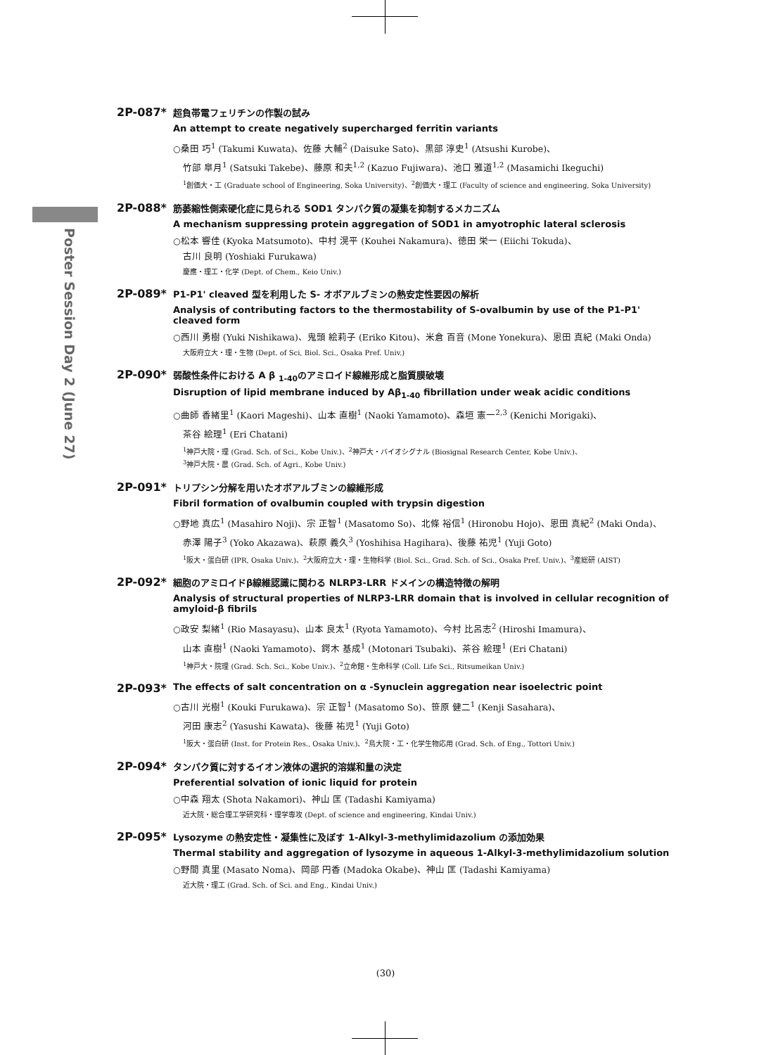Poster Session Day 2 (June 27)
2P-087*
超負帯電フェリチンの作製の試み
An attempt to create negatively supercharged ferritin variants
○桑田 巧<sup>1</sup> (Takumi Kuwata)、佐藤 大輔<sup>2</sup> (Daisuke Sato)、黒部 淳史<sup>1</sup> (Atsushi Kurobe)、
竹部 皐月<sup>1</sup> (Satsuki Takebe)、藤原 和夫<sup>1,2</sup> (Kazuo Fujiwara)、池口 雅道<sup>1,2</sup> (Masamichi Ikeguchi)
<sup>1</sup> 創価大・工 (Graduate school of Engineering, Soka University)、<sup>2</sup>創価大・理工 (Faculty of science and engineering, Soka University)
2P-088*
筋萎縮性側索硬化症に見られる SOD1 タンパク質の凝集を抑制するメカニズム
A mechanism suppressing protein aggregation of SOD1 in amyotrophic lateral sclerosis
○松本 響佳 (Kyoka Matsumoto)、中村 滉平 (Kouhei Nakamura)、徳田 栄一 (Eiichi Tokuda)、
古川 良明 (Yoshiaki Furukawa)
慶應・理工・化学 (Dept. of Chem., Keio Univ.)
2P-089*
P1-P1' cleaved 型を利用した S- オボアルブミンの熱安定性要因の解析
Analysis of contributing factors to the thermostability of S-ovalbumin by use of the P1-P1' cleaved form
○西川 勇樹 (Yuki Nishikawa)、鬼頭 絵莉子 (Eriko Kitou)、米倉 百音 (Mone Yonekura)、恩田 真紀 (Maki Onda)
大阪府立大・理・生物 (Dept. of Sci, Biol. Sci., Osaka Pref. Univ.)
2P-090*
弱酸性条件における A β <sub>1-40</sub>のアミロイド線維形成と脂質膜破壊
Disruption of lipid membrane induced by Aβ<sub>1-40</sub> fibrillation under weak acidic conditions
○曲師 香緒里<sup>1</sup> (Kaori Mageshi)、山本 直樹<sup>1</sup> (Naoki Yamamoto)、森垣 憲一<sup>2,3</sup> (Kenichi Morigaki)、
茶谷 絵理<sup>1</sup> (Eri Chatani)
<sup>1</sup> 神戸大院・理 (Grad. Sch. of Sci., Kobe Univ.)、<sup>2</sup>神戸大・バイオシグナル (Biosignal Research Center, Kobe Univ.)、
<sup>3</sup> 神戸大院・農 (Grad. Sch. of Agri., Kobe Univ.)
2P-091*
トリプシン分解を用いたオボアルブミンの線維形成
Fibril formation of ovalbumin coupled with trypsin digestion
○野地 真広<sup>1</sup> (Masahiro Noji)、宗 正智<sup>1</sup> (Masatomo So)、北條 裕信<sup>1</sup> (Hironobu Hojo)、恩田 真紀<sup>2</sup> (Maki Onda)、
赤澤 陽子<sup>3</sup> (Yoko Akazawa)、萩原 義久<sup>3</sup> (Yoshihisa Hagihara)、後藤 祐児<sup>1</sup> (Yuji Goto)
<sup>1</sup> 阪大・蛋白研 (IPR, Osaka Univ.)、<sup>2</sup>大阪府立大・理・生物科学 (Biol. Sci., Grad. Sch. of Sci., Osaka Pref. Univ.)、<sup>3</sup>産総研 (AIST)
2P-092*
細胞のアミロイドβ線維認識に関わる NLRP3-LRR ドメインの構造特徴の解明
Analysis of structural properties of NLRP3-LRR domain that is involved in cellular recognition of amyloid-β fibrils
○政安 梨緒<sup>1</sup> (Rio Masayasu)、山本 良太<sup>1</sup> (Ryota Yamamoto)、今村 比呂志<sup>2</sup> (Hiroshi Imamura)、
山本 直樹<sup>1</sup> (Naoki Yamamoto)、鍔木 基成<sup>1</sup> (Motonari Tsubaki)、茶谷 絵理<sup>1</sup> (Eri Chatani)
<sup>1</sup> 神戸大・院理 (Grad. Sch. Sci., Kobe Univ.)、<sup>2</sup>立命館・生命科学 (Coll. Life Sci., Ritsumeikan Univ.)
2P-093*
The effects of salt concentration on α -Synuclein aggregation near isoelectric point
○古川 光樹<sup>1</sup> (Kouki Furukawa)、宗 正智<sup>1</sup> (Masatomo So)、笹原 健二<sup>1</sup> (Kenji Sasahara)、
河田 康志<sup>2</sup> (Yasushi Kawata)、後藤 祐児<sup>1</sup> (Yuji Goto)
<sup>1</sup> 阪大・蛋白研 (Inst. for Protein Res., Osaka Univ.)、<sup>2</sup>鳥大院・工・化学生物応用 (Grad. Sch. of Eng., Tottori Univ.)
2P-094*
タンパク質に対するイオン液体の選択的溶媒和量の決定
Preferential solvation of ionic liquid for protein
○中森 翔太 (Shota Nakamori)、神山 匡 (Tadashi Kamiyama)
近大院・総合理工学研究科・理学専攻 (Dept. of science and engineering, Kindai Univ.)
2P-095*
Lysozyme の熱安定性・凝集性に及ぼす 1-Alkyl-3-methylimidazolium の添加効果
Thermal stability and aggregation of lysozyme in aqueous 1-Alkyl-3-methylimidazolium solution
○野間 真里 (Masato Noma)、岡部 円香 (Madoka Okabe)、神山 匡 (Tadashi Kamiyama)
近大院・理工 (Grad. Sch. of Sci. and Eng., Kindai Univ.)
(30)